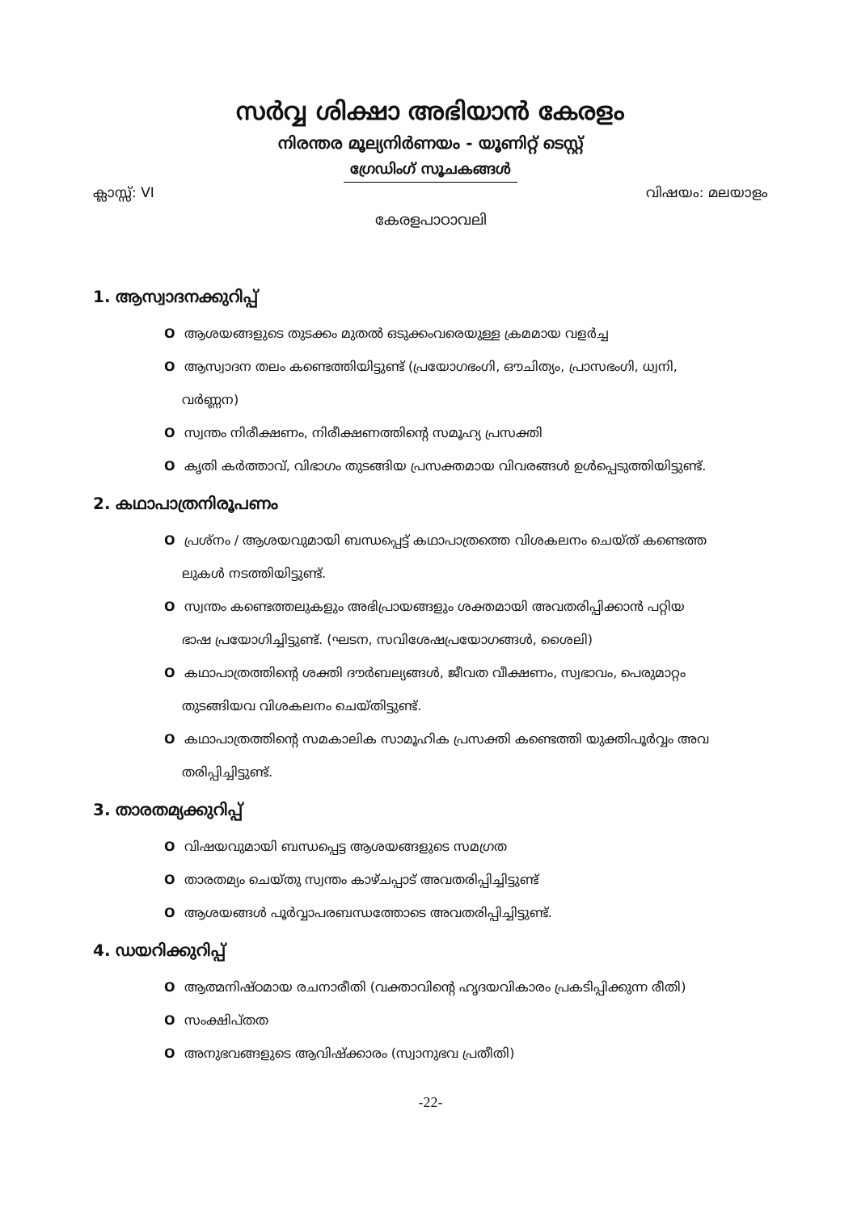സർവ്വ ശിക്ഷാ അഭിയാൻ കേരളം
നിരന്തര മൂല്യനിർണയം - യൂണിറ്റ് ടെസ്റ്റ്
ഗ്രേഡിംഗ് സൂചകങ്ങൾ
ക്ലാസ്സ്: VI വിഷയം: മലയാളം
കേരളപാഠാവലി
1. ആസ്വാദനക്കുറിപ്പ്
O ആശയങ്ങളുടെ തുടക്കം മുതൽ ഒടുക്കംവരെയുള്ള ക്രമമായ വളർച്ച
O ആസ്വാദന തലം കണ്ടെത്തിയിട്ടുണ്ട് (പ്രയോഗഭംഗി, ഔചിത്യം, പ്രാസഭംഗി, ധ്വനി,
വർണ്ണന)
O സ്വന്തം നിരീക്ഷണം, നിരീക്ഷണത്തിന്റെ സമൂഹ്യ പ്രസക്തി
O കൃതി കർത്താവ്, വിഭാഗം തുടങ്ങിയ പ്രസക്തമായ വിവരങ്ങൾ ഉൾപ്പെടുത്തിയിട്ടുണ്ട്.
2. കഥാപാത്രനിരൂപണം
O പ്രശ്നം / ആശയവുമായി ബന്ധപ്പെട്ട് കഥാപാത്രത്തെ വിശകലനം ചെയ്ത് കണ്ടെത്ത
ലുകൾ നടത്തിയിട്ടുണ്ട്.
O സ്വന്തം കണ്ടെത്തലുകളും അഭിപ്രായങ്ങളും ശക്തമായി അവതരിപ്പിക്കാൻ പറ്റിയ
ഭാഷ പ്രയോഗിച്ചിട്ടുണ്ട്. (ഘടന, സവിശേഷപ്രയോഗങ്ങൾ, ശൈലി)
O കഥാപാത്രത്തിന്റെ ശക്തി ദൗർബല്യങ്ങൾ, ജീവത വീക്ഷണം, സ്വഭാവം, പെരുമാറ്റം
തുടങ്ങിയവ വിശകലനം ചെയ്തിട്ടുണ്ട്.
O കഥാപാത്രത്തിന്റെ സമകാലിക സാമൂഹിക പ്രസക്തി കണ്ടെത്തി യുക്തിപൂർവ്വം അവ
തരിപ്പിച്ചിട്ടുണ്ട്.
3. താരതമ്യക്കുറിപ്പ്
O വിഷയവുമായി ബന്ധപ്പെട്ട ആശയങ്ങളുടെ സമഗ്രത
O താരതമ്യം ചെയ്തു സ്വന്തം കാഴ്ചപ്പാട് അവതരിപ്പിച്ചിട്ടുണ്ട്
O ആശയങ്ങൾ പൂർവ്വാപരബന്ധത്തോടെ അവതരിപ്പിച്ചിട്ടുണ്ട്.
4. ഡയറിക്കുറിപ്പ്
O ആത്മനിഷ്ഠമായ രചനാരീതി (വക്താവിന്റെ ഹൃദയവികാരം പ്രകടിപ്പിക്കുന്ന രീതി)
O സംക്ഷിപ്തത
O അനുഭവങ്ങളുടെ ആവിഷ്ക്കാരം (സ്വാനുഭവ പ്രതീതി)
-22-